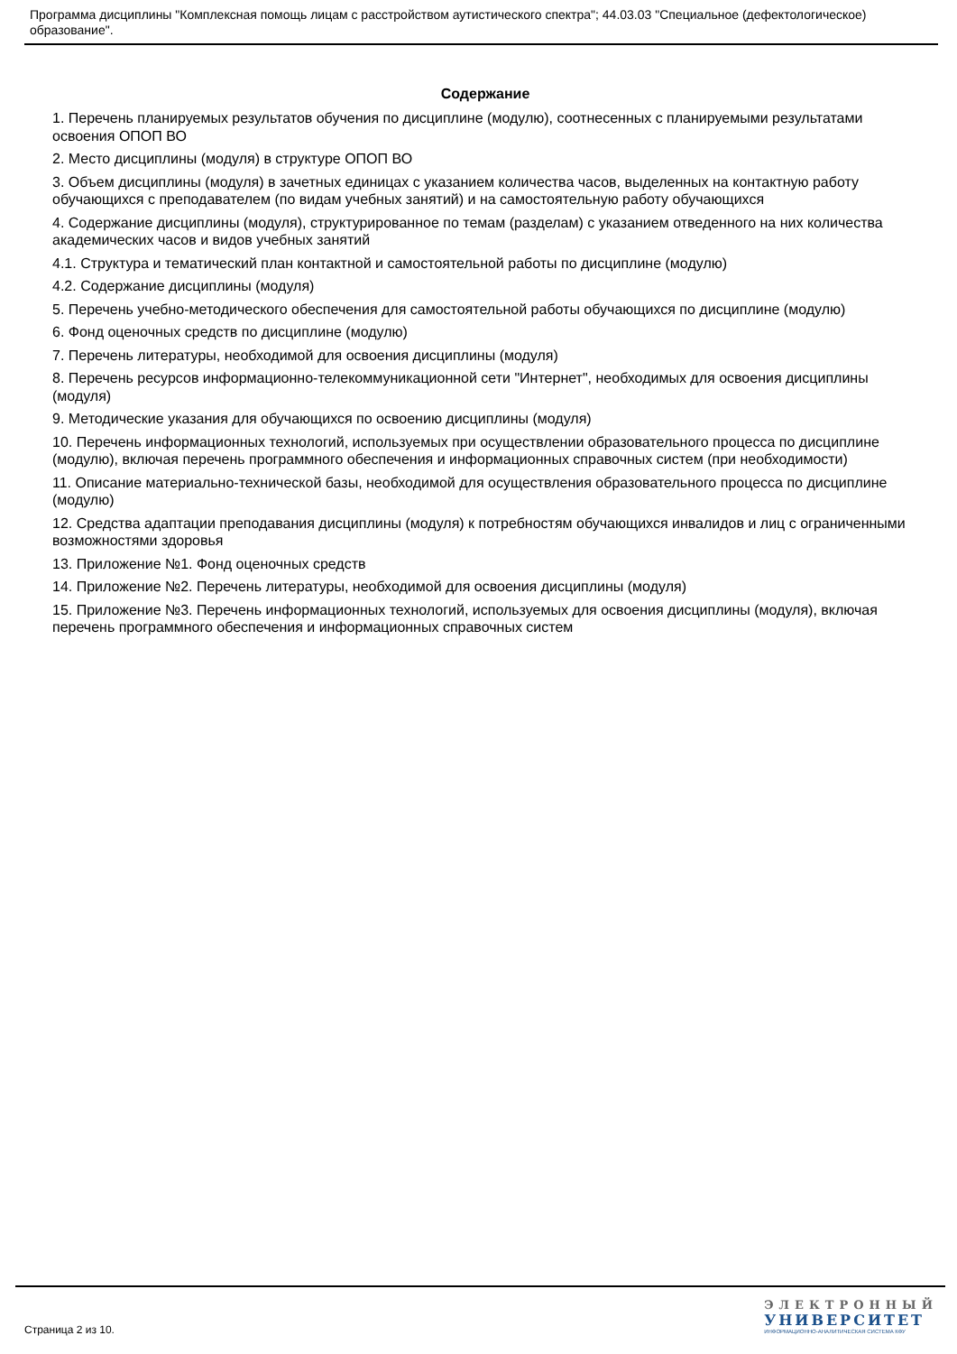Программа дисциплины "Комплексная помощь лицам с расстройством аутистического спектра"; 44.03.03 "Специальное (дефектологическое) образование".
Содержание
1. Перечень планируемых результатов обучения по дисциплине (модулю), соотнесенных с планируемыми результатами освоения ОПОП ВО
2. Место дисциплины (модуля) в структуре ОПОП ВО
3. Объем дисциплины (модуля) в зачетных единицах с указанием количества часов, выделенных на контактную работу обучающихся с преподавателем (по видам учебных занятий) и на самостоятельную работу обучающихся
4. Содержание дисциплины (модуля), структурированное по темам (разделам) с указанием отведенного на них количества академических часов и видов учебных занятий
4.1. Структура и тематический план контактной и самостоятельной работы по дисциплине (модулю)
4.2. Содержание дисциплины (модуля)
5. Перечень учебно-методического обеспечения для самостоятельной работы обучающихся по дисциплине (модулю)
6. Фонд оценочных средств по дисциплине (модулю)
7. Перечень литературы, необходимой для освоения дисциплины (модуля)
8. Перечень ресурсов информационно-телекоммуникационной сети "Интернет", необходимых для освоения дисциплины (модуля)
9. Методические указания для обучающихся по освоению дисциплины (модуля)
10. Перечень информационных технологий, используемых при осуществлении образовательного процесса по дисциплине (модулю), включая перечень программного обеспечения и информационных справочных систем (при необходимости)
11. Описание материально-технической базы, необходимой для осуществления образовательного процесса по дисциплине (модулю)
12. Средства адаптации преподавания дисциплины (модуля) к потребностям обучающихся инвалидов и лиц с ограниченными возможностями здоровья
13. Приложение №1. Фонд оценочных средств
14. Приложение №2. Перечень литературы, необходимой для освоения дисциплины (модуля)
15. Приложение №3. Перечень информационных технологий, используемых для освоения дисциплины (модуля), включая перечень программного обеспечения и информационных справочных систем
Страница 2 из 10.
ЭЛЕКТРОННЫЙ
УНИВЕРСИТЕТ
ИНФОРМАЦИОННО-АНАЛИТИЧЕСКАЯ СИСТЕМА КФУ